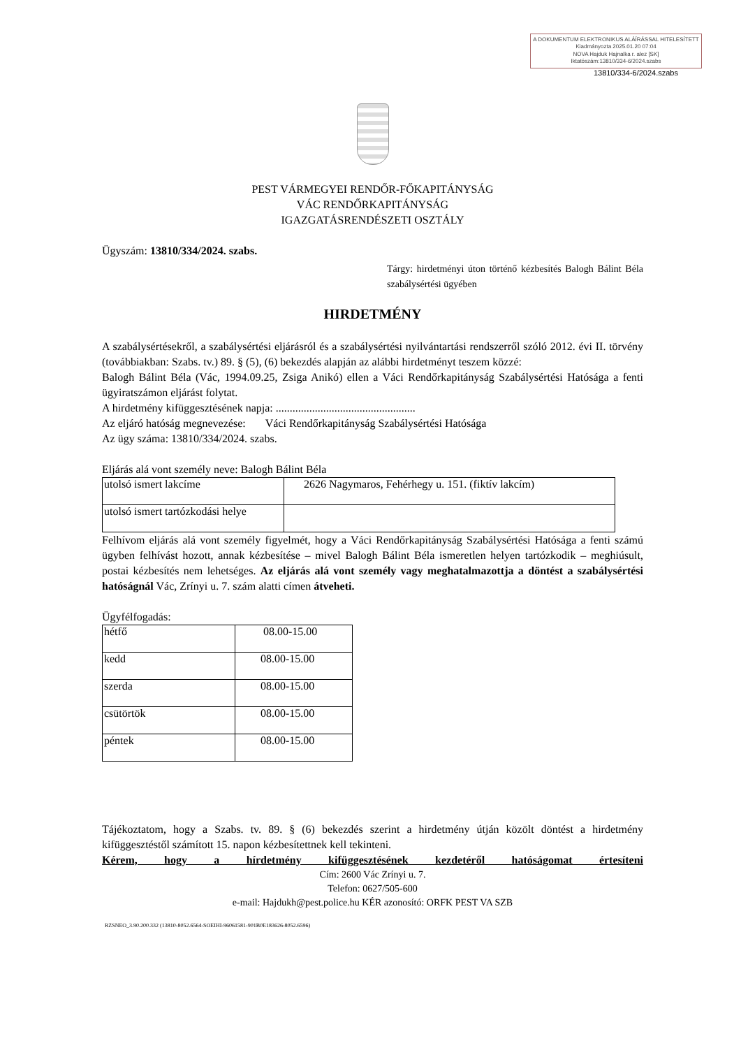A DOKUMENTUM ELEKTRONIKUS ALÁÍRÁSSAL HITELESÍTETT
Kiadmányozta 2025.01.20 07:04
NOVA Hajduk Hajnalka r. alez [SK]
Iktatószám:13810/334-6/2024.szabs
13810/334-6/2024.szabs
PEST VÁRMEGYEI RENDŐR-FŐKAPITÁNYSÁG
VÁC RENDŐRKAPITÁNYSÁG
IGAZGATÁSRENDÉSZETI OSZTÁLY
Ügyszám: 13810/334/2024. szabs.
Tárgy: hirdetményi úton történő kézbesítés Balogh Bálint Béla szabálysértési ügyében
HIRDETMÉNY
A szabálysértésekről, a szabálysértési eljárásról és a szabálysértési nyilvántartási rendszerről szóló 2012. évi II. törvény (továbbiakban: Szabs. tv.) 89. § (5), (6) bekezdés alapján az alábbi hirdetményt teszem közzé:
Balogh Bálint Béla (Vác, 1994.09.25, Zsiga Anikó) ellen a Váci Rendőrkapitányság Szabálysértési Hatósága a fenti ügyiratszámon eljárást folytat.
A hirdetmény kifüggesztésének napja: ..................................................
Az eljáró hatóság megnevezése: Váci Rendőrkapitányság Szabálysértési Hatósága
Az ügy száma: 13810/334/2024. szabs.
Eljárás alá vont személy neve: Balogh Bálint Béla
| utolsó ismert lakcíme | 2626 Nagymaros, Fehérhegy u. 151. (fiktív lakcím) |
| utolsó ismert tartózkodási helye | |
Felhívom eljárás alá vont személy figyelmét, hogy a Váci Rendőrkapitányság Szabálysértési Hatósága a fenti számú ügyben felhívást hozott, annak kézbesítése – mivel Balogh Bálint Béla ismeretlen helyen tartózkodik – meghiúsult, postai kézbesítés nem lehetséges. Az eljárás alá vont személy vagy meghatalmazottja a döntést a szabálysértési hatóságnál Vác, Zrínyi u. 7. szám alatti címen átveheti.
Ügyfélfogadás:
| hétfő | 08.00-15.00 |
| kedd | 08.00-15.00 |
| szerda | 08.00-15.00 |
| csütörtök | 08.00-15.00 |
| péntek | 08.00-15.00 |
Tájékoztatom, hogy a Szabs. tv. 89. § (6) bekezdés szerint a hirdetmény útján közölt döntést a hirdetmény kifüggesztéstől számított 15. napon kézbesítettnek kell tekinteni.
Kérem, hogy a hírdetmény kifüggesztésének kezdetéről hatóságomat értesíteni
Cím: 2600 Vác Zrínyi u. 7.
Telefon: 0627/505-600
e-mail: Hajdukh@pest.police.hu KÉR azonosító: ORFK PEST VA SZB
RZSNEO_3.90.200.332 (13810-8052.6564-SOEIHI-96061581-901B0E183626-8052.6596)